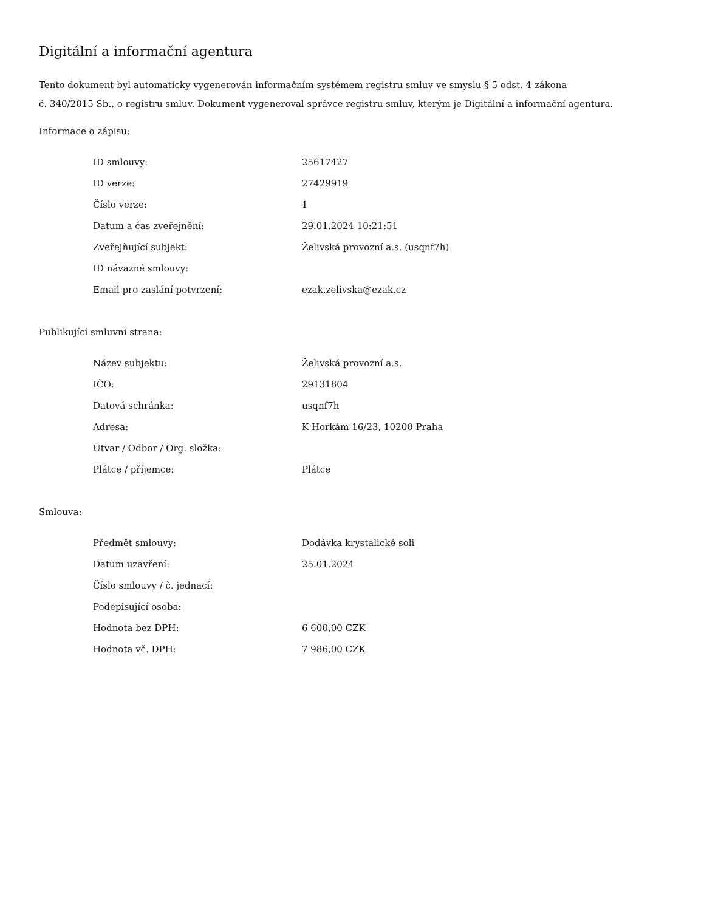Digitální a informační agentura
Tento dokument byl automaticky vygenerován informačním systémem registru smluv ve smyslu § 5 odst. 4 zákona
č. 340/2015 Sb., o registru smluv. Dokument vygeneroval správce registru smluv, kterým je Digitální a informační agentura.
Informace o zápisu:
| ID smlouvy: | 25617427 |
| ID verze: | 27429919 |
| Číslo verze: | 1 |
| Datum a čas zveřejnění: | 29.01.2024 10:21:51 |
| Zveřejňující subjekt: | Želivská provozní a.s. (usqnf7h) |
| ID návazné smlouvy: | |
| Email pro zaslání potvrzení: | ezak.zelivska@ezak.cz |
Publikující smluvní strana:
| Název subjektu: | Želivská provozní a.s. |
| IČO: | 29131804 |
| Datová schránka: | usqnf7h |
| Adresa: | K Horkám 16/23, 10200 Praha |
| Útvar / Odbor / Org. složka: | |
| Plátce / příjemce: | Plátce |
Smlouva:
| Předmět smlouvy: | Dodávka krystalické soli |
| Datum uzavření: | 25.01.2024 |
| Číslo smlouvy / č. jednací: | |
| Podepisující osoba: | |
| Hodnota bez DPH: | 6 600,00 CZK |
| Hodnota vč. DPH: | 7 986,00 CZK |